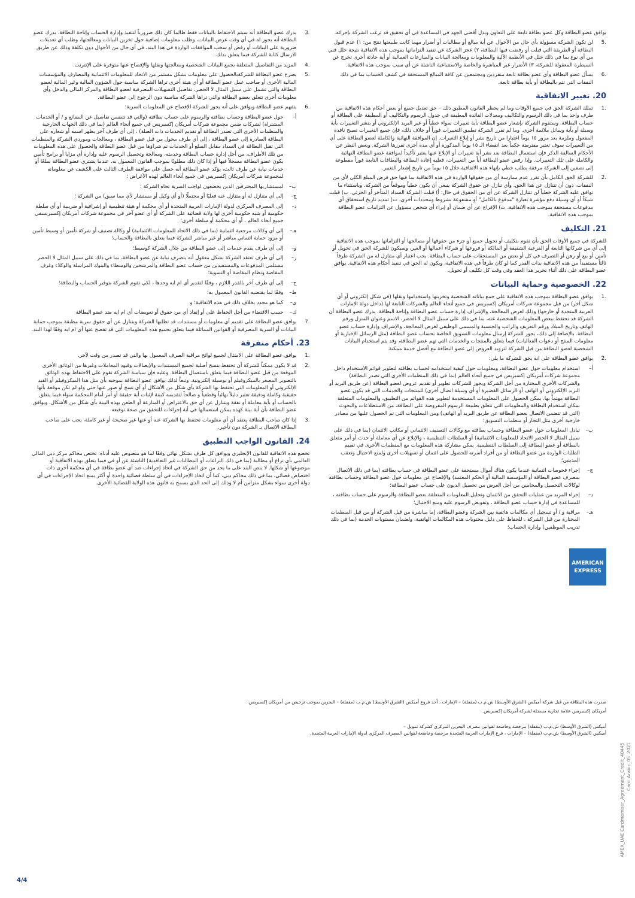يوافق عضو البطاقة وكل عضو بطاقة تابعة على التعاون وبذل أقصى الجهد في المساعدة في أي تحقيق قد ترغب الشركة بإجرائه.
.5 لن تكون الشركة مسؤولة بأي حال من الأحوال عن أية مبالغ أو مطالبات أو أضرار مهما كانت طبيعتها تنتج من: ١) عدم قبول البطاقة أو الطريقة التي قبلت أو رفضت فيها البطاقة، ٢) عجز الشركة عن تنفيذ التزاماتها بموجب هذه الاتفاقية نتيجة خلل فني من أي نوع بما في ذلك خلل في الأنظمة الآلية والمعلومات ومعالجة البيانات والمنازعات العمالية أو أية حادثة أخرى تخرج عن السيطرة المعقولة للشركة، ٣) الأضرار غير المباشرة والخاصة والاستتباعية الناشئة عن أي سبب بموجب هذه الاتفاقية.
.6 يسأل عضو البطاقة وأي عضو بطاقة تابعة منفردين ومجتمعين عن كافة المبالغ المستحقة في كشف الحساب بما في ذلك النفقات التي تتم بالبطاقة أو بأية بطاقة تابعة.
20. تغيير الاتفاقية
.1 تملك الشركة الحق في جميع الأوقات وما لم يحظر القانون المطبق ذلك – حق تعديل جميع أو بعض أحكام هذه الاتفاقية من طرف واحد بما في ذلك الرسوم والتكاليف ومعدلات الفائدة المطبقة في جدول الرسوم والتكاليف أو المطبقة على البطاقة أو حساب البطاقة. وستقوم الشركة بإشعار عضو البطاقة بأية تغييرات سواء خطياً أو عبر البريد الإلكتروني أو بنشر التغييرات بأية وسيلة أو بأية وسائل ملائمة أخرى. وما لم تقرر الشركة تطبيق التغييرات فوراً أو خلاف ذلك، فإن جميع التغييرات تصبح نافذة المفعول وملزمة بعد مرور ١٥ يوماً اعتبارا من تاريخ نشر أو إبلاغ التغيرات. إن الموافقة النهائية والكاملة لعضو البطاقة على أي من التغييرات سوف تعتبر مفترضة حكماً بعد انقضاء الـ ١٥ يوماً المذكورة أو أي مدة أخرى تقررها الشركة. وبغض النظر عن الأحكام السالفة الذكر فإن استعمال البطاقة بعد نشر أية تغييرات أو الإبلاغ عنها يعتبر تأكيداً لموافقة عضو البطاقة النهائية والكاملة على تلك التغييرات. وإذا رفض عضو البطاقة أياً من التغييرات، فعليه إعادة البطاقة والبطاقات التابعة فوراً مقطوعة إلى نصفين إلى الشركة مرفقة بطلب خطي بإنهاء هذه الاتفاقية خلال ١٥ يوماً من تاريخ إشعار التغيير.
.2 للشركة الحق الكامل بأن تقرر عدم ممارسة أي من حقوقها الواردة في هذه الاتفاقية بما فيها حق فرض المبلغ الكلي لأي من النفقات، دون أن تتنازل عن هذا الحق. وأي تنازل عن حقوق الشركة ينبغي أن يكون خطياً وموقعاً من الشركة. وباستثناء ما توافق عليه الشركة خطياً لن تتنازل الشركة عن أي من الحقوق في حال: أ) قبلت الشركة السداد المتأخر أو الجزئي، ب) قبلت شيكاً أو أي وسيلة دفع مؤشرة بعبارة "مدفوع بالكامل" أو مشفوعة بشروط ومحددات أخرى، ت) تمديد تاريخ استحقاق أي مدفوعات مستحقة بموجب هذه الاتفاقية، ث) الإفراج عن أي ضمان أو إبراء أي شخص مسؤول عن التزامات عضو البطاقة بموجب هذه الاتفاقية.
21. التكليف
للشركة في جميع الأوقات الحق بأن تقوم بتكليف أو تحويل جميع أو جزء من حقوقها أو مصالحها أو التزاماتها بموجب هذه الاتفاقية إلى أي من شركاتها التابعة أو الفرعية الشقيقة أو المالكة أو فروعها أو شركاء أعمالها أو الغير، وسيكون للشركة الحق في تحويل أو تأمين أو بيع أو رهن أو التصرف في كل أو بعض من المستحقات على حساب البطاقة. يجب اعتبار أي متنازل له من الشركة طرفاً ثالثاً مستفيداً من هذه الاتفاقية بذات القدر كما لو كان طرفاً في هذه الاتفاقية، ويكون له الحق في تنفيذ أحكام هذه الاتفاقية. يوافق عضو البطاقة على ذلك أثناء تحرير هذا العقد وفي وقت كل تكليف أو تحويل.
22. الخصوصية وحماية البيانات
.1 يوافق عضو البطاقة بموجب هذه الاتفاقية على جمع بياناته الشخصية وتخزينها واستخدامها ونقلها (في شكل إلكتروني أو أي شكل آخر) من قبل مجموعة شركات أمريكان إكسبريس في جميع أنحاء العالم والشركات التابعة لها (داخل دولة الإمارات العربية المتحدة أو خارجها) وذلك لغرض المعالجة، والإشراف إدارة حساب عضو البطاقة وإتاحة البطاقة. يدرك عضو البطاقة أن الشركة قد تحتفظ ببعض المعلومات الشخصية عنه، بما في ذلك على سبيل المثال لا الحصر، الاسم وعنوان المنزل ورقم الهاتف وتاريخ الميلاد ورقم التعريف والراتب والجنسية والمسمى الوظيفي لغرض المعالجة، والإشراف وإدارة حساب عضو البطاقة. بالإضافة إلى ذلك، يجوز للشركة إرسال معلومات التسويق الخاصة بحساب عضو البطاقة (مثل الرسائل الإخبارية أو معلومات المنتج أو دعوات الفعاليات) فيما يتعلق بالمنتجات والخدمات التي تهم عضو البطاقة، وقد يتم استخدام البيانات الشخصية لعضو البطاقة من قبل الشركة لتزويد العروض إلى عضو البطاقة مع أفضل خدمة ممكنة.
.2 يوافق عضو البطاقة على انه يحق للشركة ما يلي:
أ– استخدام معلومات حول عضو البطاقة، ومعلومات حول كيفية استخدامه لحساب بطاقته لتطوير قوائم الاستخدام داخل مجموعة شركات أمريكان إكسبريس في جميع أنحاء العالم (بما في ذلك المنظمات الأخرى التي تصدر البطاقة) والشركات الأخرى المختارة من أجل الشركة ويجوز للشركات تطوير أو تقديم عروض لعضو البطاقة (عن طريق البريد أو البريد الإلكتروني أو الهاتف أو الرسائل القصيرة أو أي وسيلة اتصال أخرى) للمنتجات والخدمات التي قد يكون عضو البطاقة مهتماً بها. يمكن الحصول على المعلومات المستخدمة لتطوير هذه القوائم من التطبيق، والمعلومات المتعلقة بمكان استخدام البطاقة والمعلومات التي تتعلق بطبيعة الرسوم المفروضة على البطاقة، من الاستطلاعات والبحوث (التي قد تتضمن الاتصال بعضو البطاقة عن طريق البريد أو الهاتف) ومن المعلومات التي تم الحصول عليها من مصادر خارجية أخرى مثل التجار أو منظمات التسويق؛
ب– تبادل المعلومات حول عضو البطاقة وحساب بطاقته مع وكالات التصنيف الائتماني أو مكاتب الائتمان (بما في ذلك على سبيل المثال لا الحصر الاتحاد للمعلومات الائتمانية) أو السلطات التنظيمية ، والإبلاغ عن أي معاملة أو حدث أو أمر متعلق بالبطاقة أو عضو البطاقة إلى السلطات التنظيمية. يمكن مشاركة هذه المعلومات مع المنظمات الأخرى في تقييم الطلبات الواردة من عضو البطاقة أو من أفراد أسرته للحصول على ائتمان أو تسهيلات أخرى ولمنع الاحتيال وتعقب المدينين؛
ج– إجراء فحوصات ائتمانية عندما يكون هناك أموال مستحقة على عضو البطاقة في حساب بطاقته (بما في ذلك الاتصال بمصرف عضو البطاقة أو المؤسسة المالية أو الحكم المعتمد) والإفصاح عن معلومات حول عضو البطاقة وحساب بطاقته لوكالات التحصيل والمحامين من أجل الغرض من تحصيل الديون على حساب عضو البطاقة؛
د– إجراء المزيد من عمليات التحقق من الائتمان وتحليل المعلومات المتعلقة بعضو البطاقة والرسوم على حساب بطاقته ، للمساعدة في إدارة حساب عضو البطاقة ، وتفويض الرسوم عليه ومنع الاحتيال؛
هـ– مراقبة و / أو تسجيل أي مكالمات هاتفية بين الشركة وعضو البطاقة، إما مباشرة من قبل الشركة أو من قبل المنظمات المختارة من قبل الشركة ، للحفاظ على دليل محتويات هذه المكالمات الهاتفية، ولضمان مستويات الخدمة (بما في ذلك تدريب الموظفين) وإدارة الحساب؛
AMERICAN
EXPRESS
.3 يدرك عضو البطاقة أنه سيتم الاحتفاظ بالبيانات فقط طالما كان ذلك ضرورياً لتنفيذ وإدارة الحساب وإتاحة البطاقة. يدرك عضو البطاقة أنه يجوز له في أي وقت عرض البيانات، وطلب معلومات إضافية حول تخزين البيانات ومعالجتها، وطلب أي تعديلات ضرورية على البيانات أو رفض أو سحب الموافقات الواردة في هذا البند، في أي حال من الأحوال دون تكلفة وذلك عن طريق الارسال كتابة للشركة فيما يتعلق بذلك.
.4 المزيد من التفاصيل المتعلقة بجمع البيانات الشخصية ومعالجتها ونقلها والإفصاح عنها متوفرة على الإنترنت.
.5 يصرح عضو البطاقة للشركةبالحصول على معلومات بشكل مستمر من الاتحاد للمعلومات الائتمانية والمصارف والمؤسسات المالية الأخرى أو صاحب عمل عضو البطاقة أو أي هيئة أخرى تراها الشركة مناسبة حول الشؤون المالية وغير المالية لعضو البطاقة والتي تشمل على سبيل المثال لا الحصر، تفاصيل التسهيلات المصرفية لعضو البطاقة والمركز المالي والدخل وأي معلومات أخرى تتعلق بعضو البطاقة والتي تراها الشركة مناسبة دون الرجوع إلى عضو البطاقة.
.6 يتفهم عضو البطاقة ويوافق على أنه يجوز للشركة الإفصاح عن المعلومات السرية:
أ– حول عضو البطاقة وحساب بطاقته والرسوم على حساب بطاقته (والتي قد تتضمن تفاصيل عن البضائع و / أو الخدمات المشتراة) لشركات ضمن مجموعة شركات أمريكان إكسبريس في جميع أنحاء العالم (بما في ذلك الجهات الخارجية والمنظمات الأخرى التي تصدر البطاقة أو تقديم الخدمات ذات الصلة) ، إلى أي طرف آخر يظهر اسمه أو شعاره على البطاقة الصادرة إلى عضو البطاقة ، إلى أي طرف مخول من قبل عضو البطاقة ، ومعالجات وموردي الشركة والمنظمات التي تقبل البطاقة في السداد مقابل السلع أو الخدمات تم شراؤها من قبل عضو البطاقة والحصول على هذه المعلومات من تلك الأطراف، من أجل إدارة حساب البطاقة وخدمته، ومعالجة وتحصيل الرسوم عليه وإدارة أي مزايا أو برامج تأمين يكون عضو البطاقة مسجلاً فيها أو إذا كان ذلك مطلوبًا بموجب القانون المعمول به. عندما يشتري عضو البطاقة سلعًا أو خدمات نيابة عن طرف ثالث، يؤكد عضو البطاقة أنه حصل على موافقة الطرف الثالث على الكشف عن معلوماته لمجموعة شركات أمريكان إكسبريس في جميع أنحاء العالم لهذه الأغراض ؛
ب– لمستشاريها المحترفين الذين يخضعون لواجب السرية تجاه الشركة ؛
ج– إلى أي متنازل له أو متنازل عنه فعليًا أو محتملًا (أو أي وكيل أو مستشار لأي مما سبق) من الشركة ؛
د– إلى المصرف المركزي لدولة الإمارات العربية المتحدة أو أي محكمة أو هيئة تنظيمية أو إشرافية أو ضريبية أو أي سلطة حكومية أو شبه حكومية أخرى لها ولاية قضائية على الشركة أو أي عضو آخر في مجموعة شركات أمريكان إكسبريسفي جميع أنحاء العالم ، أو أي محكمة أو سلطة أخرى؛
هـ– إلى أي وكالات مرجعية ائتمانية (بما في ذلك الاتحاد للمعلومات الائتمانية) أو وكالة تصنيف أو شركة تأمين أو وسيط تأمين أو مزود حماية ائتماني مباشر أو غير مباشر للشركة فيما يتعلق بالبطاقة والحساب؛
و– إلى أي طرف يقدم خدمات إلى عضو البطاقة من خلال الشركة كوسيط؛
ز– إلى أي طرف تعتقد الشركة بشكل معقول أنه يتصرف نيابة عن عضو البطاقة، بما في ذلك على سبيل المثال لا الحصر مستلمي المدفوعات والمستفيدين من حساب عضو البطاقة والمرشحين والوسطاء والبنوك المراسلة والوكلاء وغرف المقاصة ونظام المقاصة أو التسوية؛
ح– إلى أي طرف آخر بالقدر اللازم ، وفقًا لتقدير أي ام ايه وحدها ، لكي تقوم الشركة بتوفير الحساب والبطاقة؛
ط– وفقًا لما يقتضيه القانون المعمول به؛
ي– كما هو محدد بخلاف ذلك في هذه الاتفاقية؛ و
ك– حسب الاقتضاء من أجل الحفاظ على أو إنفاذ أي من حقوق أو تعويضات أي ام ايه ضد عضو البطاقة
.7 يوافق عضو البطاقة على تقديم أي معلومات أو مستندات قد تطلبها الشركة ويتنازل عن أي حقوق سرية مطبقة بموجب حماية البيانات أو السرية المصرفية أو القوانين المماثلة فيما يتعلق بجميع هذه المعلومات التي قد تفصح عنها أي ام ايه وفقًا لهذا البند.
23. أحكام متفرقة
.1 يوافق عضو البطاقة على الامتثال لجميع لوائح مراقبة الصرف المعمول بها والتي قد تصدر من وقت لآخر.
.2 قد لا يكون ممكناً للشركة أن تحتفظ بنسخ أصلية لجميع المستندات والإيصالات وقيود المعاملات وغيرها من الوثائق الأخرى الموقعة من قبل عضو البطاقة فيما يتعلق باستعمال البطاقة. وعليه فإن سياسة الشركة تقوم على الاحتفاظ بهذه الوثائق بالتصوير المصغر بالميكروفيلم أو بوسيلة إلكترونية. وتبعاً لذلك يوافق عضو البطاقة بموجبه بأن مثل هذا الميكروفيلم أو القيد الإلكتروني أو المعلومات التي تحتفظ بها الشركة بأي شكل من الأشكال أو أي نسخ أو صور عنها حتى ولو لم تكن موقعة بأنها حقيقية وكاملة ودقيقة تعتبر دليلاً نهائياً وقطعياً و صالحاً لتقديمه كبينة لإثبات أية حقيقة أو أمر أمام المحكمة سواء فيما يتعلق بالحساب أو بأية معاملة أو نفقة ويتنازل عن أي حق بالاعتراض أو المنازعة أو الطعن بهذه البينة بأي شكل من الأشكال، ويوافق عضو البطاقة بأن أية بينة كهذه يمكن استعمالها في أية إجراءات للتحقق من صحة توقيعه
.3 إذا كان صاحب البطاقة يعتقد أن أي معلومات تحتفظ بها الشركة عنه أو عنها غير صحيحة أو غير كاملة، يجب على صاحب البطاقة الاتصال بـ الشركة دون تأخير.
24. القانون الواجب التطبيق
تخضع هذه الاتفاقية للقانون الإنجليزي ويوافق كل طرف بشكل نهائي وفقًا لما هو منصوص عليه أدناه: تختص محاكم مركز دبي المالي العالمي بأي نزاع أو مطالبة (بما في ذلك النزاعات أو المطالبات غير التعاقدية) الناشئة عن أو في فيما يتعلق بهذه الاتفاقية أو موضوعها أو شكلها. لا ينص البند على ما يحد من حق الشركة في اتخاذ إجراءات ضد أي عضو بطاقة في أي محكمة أخرى ذات اختصاص قضائي، بما في ذلك محاكم دبي، كما أن اتخاذ الإجراءات في أي سلطة قضائية واحدة أو أكثر يمنع اتخاذ الإجراءات في أي دولة أخرى سواء بشكل متزامن أم لا وذلك إلى الحد الذي يسمح به قانون هذه الولاية القضائية الأخرى.
صدرت هذه البطاقة من قبل شركة أميكس (الشرق الأوسط) ش.م.ب (مقفلة) – الإمارات ، أحد فروع أميكس (الشرق الأوسط) ش.م.ب (مقفلة) – البحرين بموجب ترخيص من أمريكان إكسبريس.
أمريكان إكسبريس علامة تجارية مسجلة لشركة أمريكان إكسبريس.
أميكس (الشرق الأوسط) ش.م.ب (مقفلة) مرخصة وخاضعة لقوانين مصرف البحرين المركزي كشركة تمويل –
أميكس (الشرق الأوسط) ش.م.ب (مقفلة) – الإمارات ، فرع الإمارات العربية المتحدة مرخصة وخاضعة لقوانين المصرف المركزي لدولة الإمارات العربية المتحدة.
40445_AMEX_UAE Cardmember_Agreement_Credit Card_Arabic_05_2021
4/4